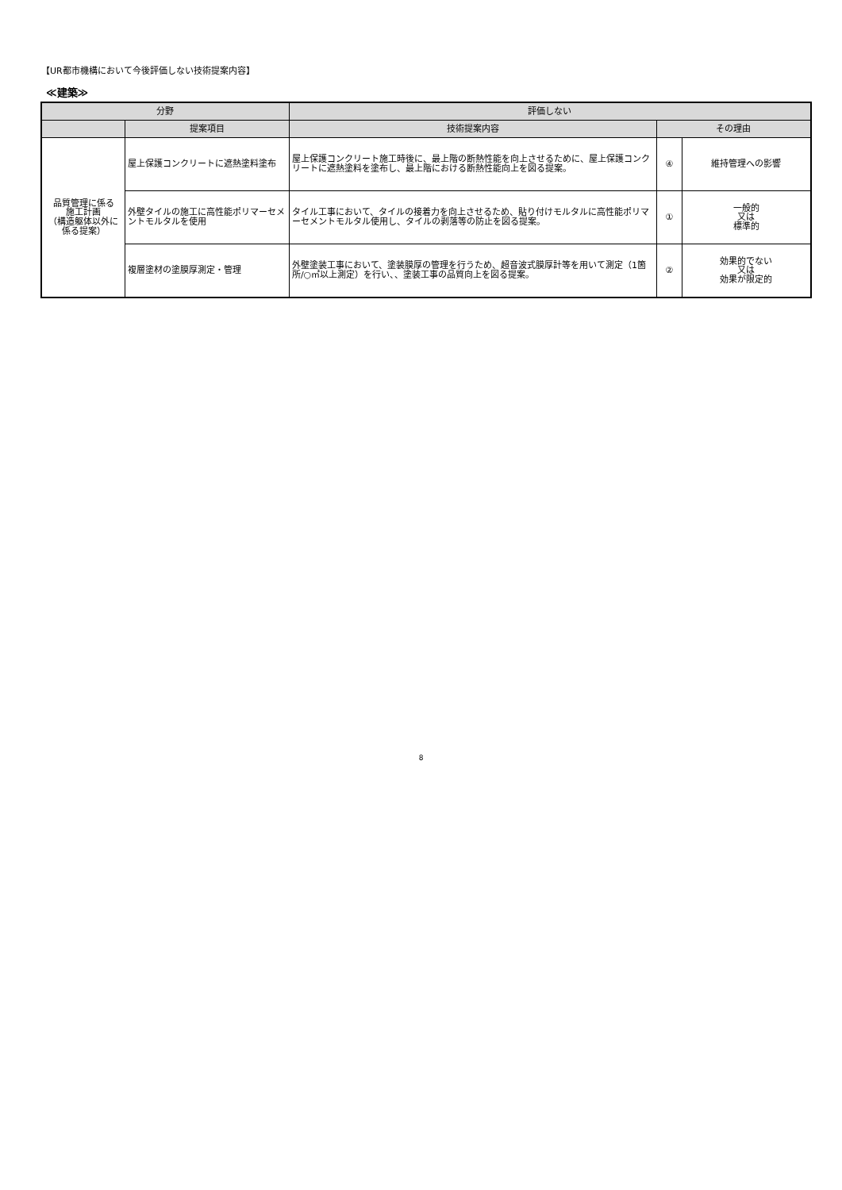【UR都市機構において今後評価しない技術提案内容】
≪建築≫
| 分野 | | 評価しない | | |
| --- | --- | --- | --- | --- |
| | 提案項目 | 技術提案内容 | その理由 | |
| 品質管理に係る 施工計画 （構造躯体以外に 係る提案） | 屋上保護コンクリートに遮熱塗料塗布 | 屋上保護コンクリート施工時後に、最上階の断熱性能を向上させるために、屋上保護コンクリートに遮熱塗料を塗布し、最上階における断熱性能向上を図る提案。 | ④ | 維持管理への影響 |
| | 外壁タイルの施工に高性能ポリマーセメントモルタルを使用 | タイル工事において、タイルの接着力を向上させるため、貼り付けモルタルに高性能ポリマーセメントモルタル使用し、タイルの剥落等の防止を図る提案。 | ① | 一般的 又は 標準的 |
| | 複層塗材の塗膜厚測定・管理 | 外壁塗装工事において、塗装膜厚の管理を行うため、超音波式膜厚計等を用いて測定（1箇所/○㎡以上測定）を行い、、塗装工事の品質向上を図る提案。 | ② | 効果的でない 又は 効果が限定的 |
8